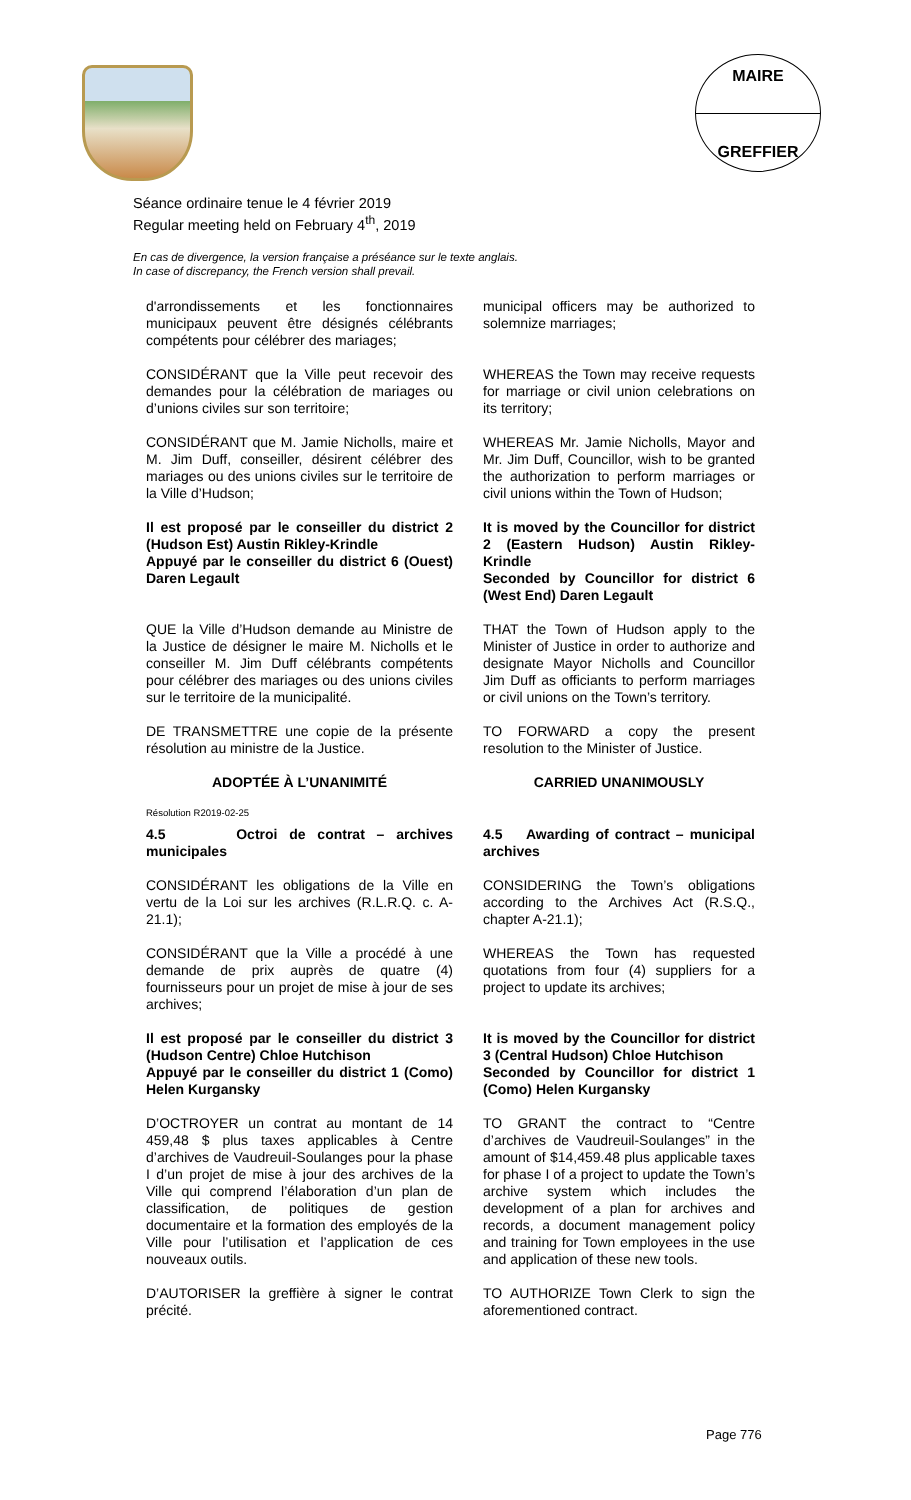MAIRE
GREFFIER
Séance ordinaire tenue le 4 février 2019
Regular meeting held on February 4<sup>th</sup>, 2019
En cas de divergence, la version française a préséance sur le texte anglais.
In case of discrepancy, the French version shall prevail.
d'arrondissements et les fonctionnaires municipaux peuvent être désignés célébrants compétents pour célébrer des mariages;
municipal officers may be authorized to solemnize marriages;
CONSIDÉRANT que la Ville peut recevoir des demandes pour la célébration de mariages ou d’unions civiles sur son territoire;
WHEREAS the Town may receive requests for marriage or civil union celebrations on its territory;
CONSIDÉRANT que M. Jamie Nicholls, maire et M. Jim Duff, conseiller, désirent célébrer des mariages ou des unions civiles sur le territoire de la Ville d’Hudson;
WHEREAS Mr. Jamie Nicholls, Mayor and Mr. Jim Duff, Councillor, wish to be granted the authorization to perform marriages or civil unions within the Town of Hudson;
Il est proposé par le conseiller du district 2 (Hudson Est) Austin Rikley-Krindle
Appuyé par le conseiller du district 6 (Ouest) Daren Legault
It is moved by the Councillor for district 2 (Eastern Hudson) Austin Rikley-Krindle
Seconded by Councillor for district 6 (West End) Daren Legault
QUE la Ville d’Hudson demande au Ministre de la Justice de désigner le maire M. Nicholls et le conseiller M. Jim Duff célébrants compétents pour célébrer des mariages ou des unions civiles sur le territoire de la municipalité.
THAT the Town of Hudson apply to the Minister of Justice in order to authorize and designate Mayor Nicholls and Councillor Jim Duff as officiants to perform marriages or civil unions on the Town’s territory.
DE TRANSMETTRE une copie de la présente résolution au ministre de la Justice.
TO FORWARD a copy the present resolution to the Minister of Justice.
ADOPTÉE À L’UNANIMITÉ CARRIED UNANIMOUSLY
Résolution R2019-02-25
4.5 Octroi de contrat – archives municipales
4.5 Awarding of contract – municipal archives
CONSIDÉRANT les obligations de la Ville en vertu de la Loi sur les archives (R.L.R.Q. c. A-21.1);
CONSIDERING the Town’s obligations according to the Archives Act (R.S.Q., chapter A-21.1);
CONSIDÉRANT que la Ville a procédé à une demande de prix auprès de quatre (4) fournisseurs pour un projet de mise à jour de ses archives;
WHEREAS the Town has requested quotations from four (4) suppliers for a project to update its archives;
Il est proposé par le conseiller du district 3 (Hudson Centre) Chloe Hutchison
Appuyé par le conseiller du district 1 (Como) Helen Kurgansky
It is moved by the Councillor for district 3 (Central Hudson) Chloe Hutchison
Seconded by Councillor for district 1 (Como) Helen Kurgansky
D’OCTROYER un contrat au montant de 14 459,48 $ plus taxes applicables à Centre d’archives de Vaudreuil-Soulanges pour la phase I d’un projet de mise à jour des archives de la Ville qui comprend l’élaboration d’un plan de classification, de politiques de gestion documentaire et la formation des employés de la Ville pour l’utilisation et l’application de ces nouveaux outils.
TO GRANT the contract to “Centre d’archives de Vaudreuil-Soulanges” in the amount of $14,459.48 plus applicable taxes for phase I of a project to update the Town’s archive system which includes the development of a plan for archives and records, a document management policy and training for Town employees in the use and application of these new tools.
D’AUTORISER la greffière à signer le contrat précité.
TO AUTHORIZE Town Clerk to sign the aforementioned contract.
Page 776